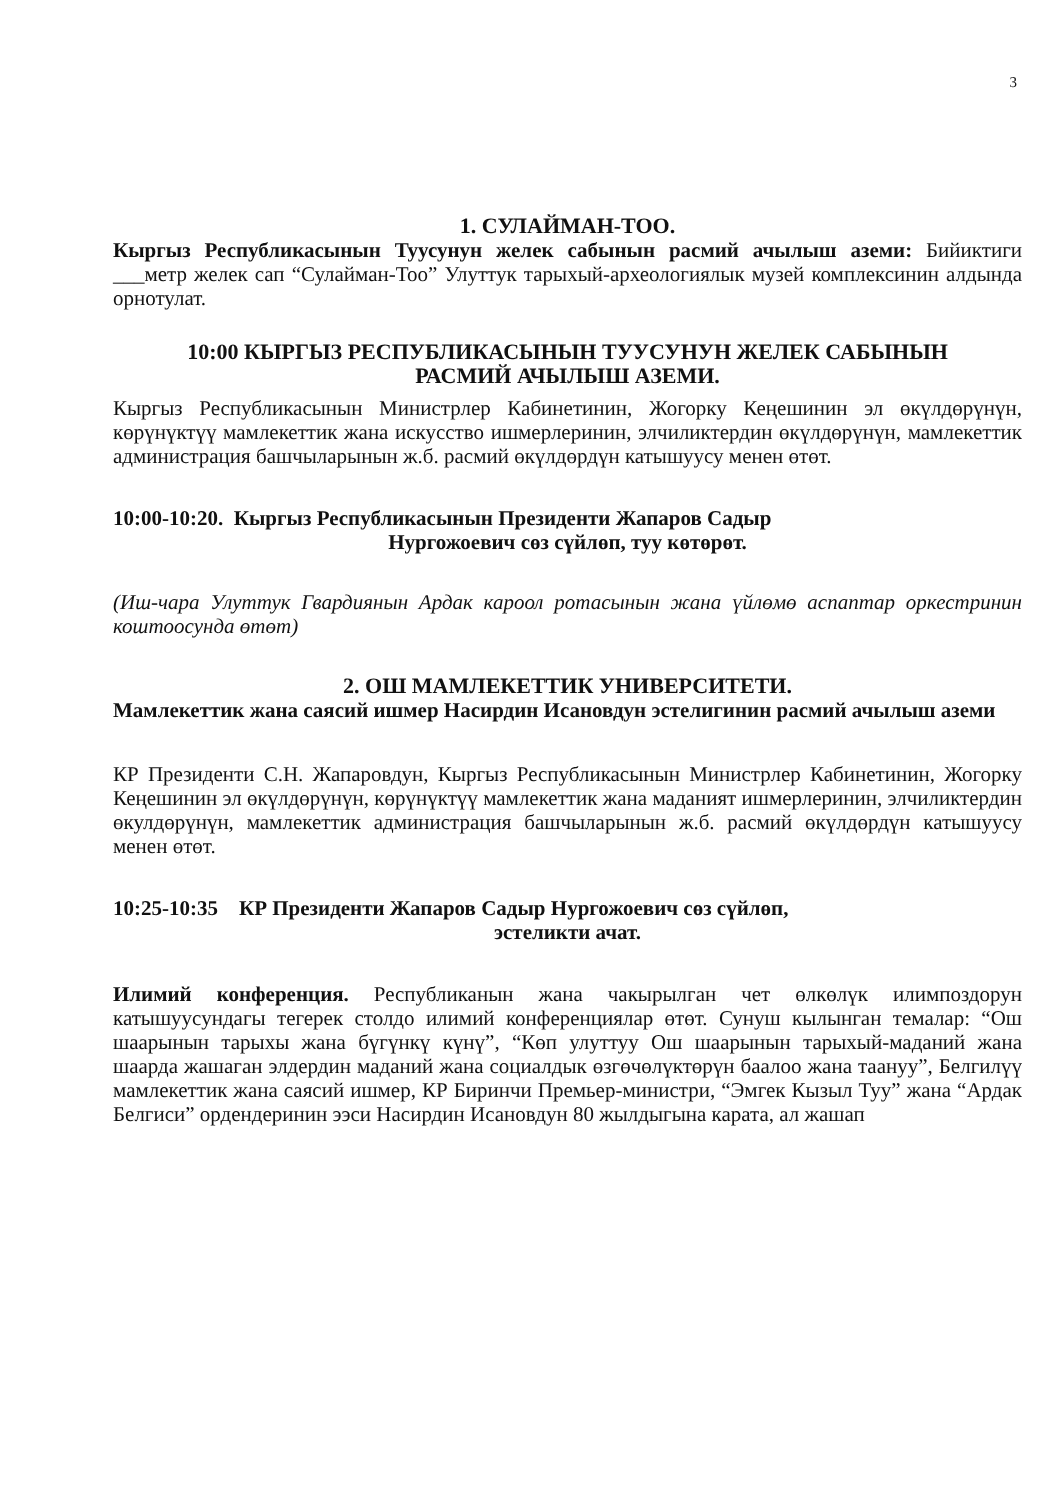3
1. СУЛАЙМАН-ТОО.
Кыргыз Республикасынын Туусунун желек сабынын расмий ачылыш аземи: Бийиктиги ___метр желек сап “Сулайман-Тоо” Улуттук тарыхый-археологиялык музей комплексинин алдында орнотулат.
10:00 КЫРГЫЗ РЕСПУБЛИКАСЫНЫН ТУУСУНУН ЖЕЛЕК САБЫНЫН
РАСМИЙ АЧЫЛЫШ АЗЕМИ.
Кыргыз Республикасынын Министрлер Кабинетинин, Жогорку Кеңешинин эл өкүлдөрүнүн, көрүнүктүү мамлекеттик жана искусство ишмерлеринин, элчиликтердин өкүлдөрүнүн, мамлекеттик администрация башчыларынын ж.б. расмий өкүлдөрдүн катышуусу менен өтөт.
10:00-10:20. Кыргыз Республикасынын Президенти Жапаров Садыр
Нургожоевич сөз сүйлөп, туу көтөрөт.
(Иш-чара Улуттук Гвардиянын Ардак кароол ротасынын жана үйлөмө аспаптар оркестринин коштоосунда өтөт)
2. ОШ МАМЛЕКЕТТИК УНИВЕРСИТЕТИ.
Мамлекеттик жана саясий ишмер Насирдин Исановдун эстелигинин расмий ачылыш аземи
КР Президенти С.Н. Жапаровдун, Кыргыз Республикасынын Министрлер Кабинетинин, Жогорку Кеңешинин эл өкүлдөрүнүн, көрүнүктүү мамлекеттик жана маданият ишмерлеринин, элчиликтердин өкулдөрүнүн, мамлекеттик администрация башчыларынын ж.б. расмий өкүлдөрдүн катышуусу менен өтөт.
10:25-10:35 КР Президенти Жапаров Садыр Нургожоевич сөз сүйлөп,
эстеликти ачат.
Илимий конференция. Республиканын жана чакырылган чет өлкөлүк илимпоздорун катышуусундагы тегерек столдо илимий конференциялар өтөт. Сунуш кылынган темалар: “Ош шаарынын тарыхы жана бүгүнкү күнү”, “Көп улуттуу Ош шаарынын тарыхый-маданий жана шаарда жашаган элдердин маданий жана социалдык өзгөчөлүктөрүн баалоо жана таануу”, Белгилүү мамлекеттик жана саясий ишмер, КР Биринчи Премьер-министри, “Эмгек Кызыл Туу” жана “Ардак Белгиси” ордендеринин ээси Насирдин Исановдун 80 жылдыгына карата, ал жашап